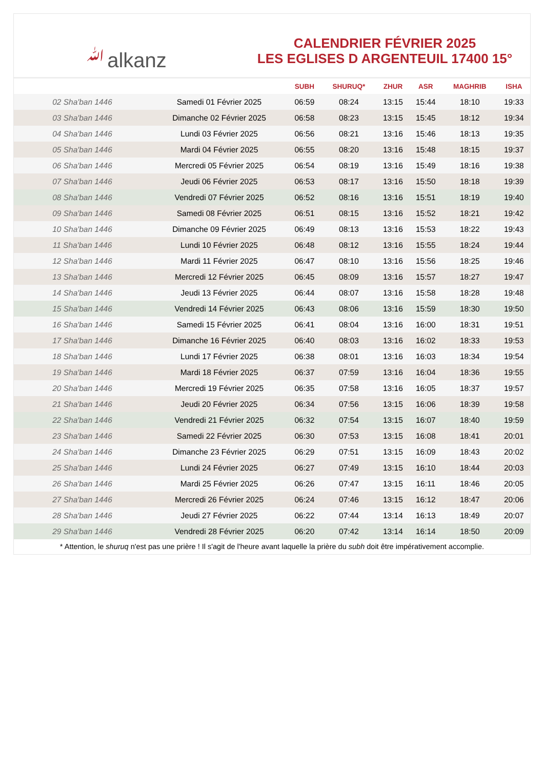ﷲalkanz
CALENDRIER FÉVRIER 2025
LES EGLISES D ARGENTEUIL 17400 15°
| | | SUBH | SHURUQ* | ZHUR | ASR | MAGHRIB | ISHA |
| --- | --- | --- | --- | --- | --- | --- | --- |
| 02 Sha'ban 1446 | Samedi 01 Février 2025 | 06:59 | 08:24 | 13:15 | 15:44 | 18:10 | 19:33 |
| 03 Sha'ban 1446 | Dimanche 02 Février 2025 | 06:58 | 08:23 | 13:15 | 15:45 | 18:12 | 19:34 |
| 04 Sha'ban 1446 | Lundi 03 Février 2025 | 06:56 | 08:21 | 13:16 | 15:46 | 18:13 | 19:35 |
| 05 Sha'ban 1446 | Mardi 04 Février 2025 | 06:55 | 08:20 | 13:16 | 15:48 | 18:15 | 19:37 |
| 06 Sha'ban 1446 | Mercredi 05 Février 2025 | 06:54 | 08:19 | 13:16 | 15:49 | 18:16 | 19:38 |
| 07 Sha'ban 1446 | Jeudi 06 Février 2025 | 06:53 | 08:17 | 13:16 | 15:50 | 18:18 | 19:39 |
| 08 Sha'ban 1446 | Vendredi 07 Février 2025 | 06:52 | 08:16 | 13:16 | 15:51 | 18:19 | 19:40 |
| 09 Sha'ban 1446 | Samedi 08 Février 2025 | 06:51 | 08:15 | 13:16 | 15:52 | 18:21 | 19:42 |
| 10 Sha'ban 1446 | Dimanche 09 Février 2025 | 06:49 | 08:13 | 13:16 | 15:53 | 18:22 | 19:43 |
| 11 Sha'ban 1446 | Lundi 10 Février 2025 | 06:48 | 08:12 | 13:16 | 15:55 | 18:24 | 19:44 |
| 12 Sha'ban 1446 | Mardi 11 Février 2025 | 06:47 | 08:10 | 13:16 | 15:56 | 18:25 | 19:46 |
| 13 Sha'ban 1446 | Mercredi 12 Février 2025 | 06:45 | 08:09 | 13:16 | 15:57 | 18:27 | 19:47 |
| 14 Sha'ban 1446 | Jeudi 13 Février 2025 | 06:44 | 08:07 | 13:16 | 15:58 | 18:28 | 19:48 |
| 15 Sha'ban 1446 | Vendredi 14 Février 2025 | 06:43 | 08:06 | 13:16 | 15:59 | 18:30 | 19:50 |
| 16 Sha'ban 1446 | Samedi 15 Février 2025 | 06:41 | 08:04 | 13:16 | 16:00 | 18:31 | 19:51 |
| 17 Sha'ban 1446 | Dimanche 16 Février 2025 | 06:40 | 08:03 | 13:16 | 16:02 | 18:33 | 19:53 |
| 18 Sha'ban 1446 | Lundi 17 Février 2025 | 06:38 | 08:01 | 13:16 | 16:03 | 18:34 | 19:54 |
| 19 Sha'ban 1446 | Mardi 18 Février 2025 | 06:37 | 07:59 | 13:16 | 16:04 | 18:36 | 19:55 |
| 20 Sha'ban 1446 | Mercredi 19 Février 2025 | 06:35 | 07:58 | 13:16 | 16:05 | 18:37 | 19:57 |
| 21 Sha'ban 1446 | Jeudi 20 Février 2025 | 06:34 | 07:56 | 13:15 | 16:06 | 18:39 | 19:58 |
| 22 Sha'ban 1446 | Vendredi 21 Février 2025 | 06:32 | 07:54 | 13:15 | 16:07 | 18:40 | 19:59 |
| 23 Sha'ban 1446 | Samedi 22 Février 2025 | 06:30 | 07:53 | 13:15 | 16:08 | 18:41 | 20:01 |
| 24 Sha'ban 1446 | Dimanche 23 Février 2025 | 06:29 | 07:51 | 13:15 | 16:09 | 18:43 | 20:02 |
| 25 Sha'ban 1446 | Lundi 24 Février 2025 | 06:27 | 07:49 | 13:15 | 16:10 | 18:44 | 20:03 |
| 26 Sha'ban 1446 | Mardi 25 Février 2025 | 06:26 | 07:47 | 13:15 | 16:11 | 18:46 | 20:05 |
| 27 Sha'ban 1446 | Mercredi 26 Février 2025 | 06:24 | 07:46 | 13:15 | 16:12 | 18:47 | 20:06 |
| 28 Sha'ban 1446 | Jeudi 27 Février 2025 | 06:22 | 07:44 | 13:14 | 16:13 | 18:49 | 20:07 |
| 29 Sha'ban 1446 | Vendredi 28 Février 2025 | 06:20 | 07:42 | 13:14 | 16:14 | 18:50 | 20:09 |
* Attention, le shuruq n'est pas une prière ! Il s'agit de l'heure avant laquelle la prière du subh doit être impérativement accomplie.